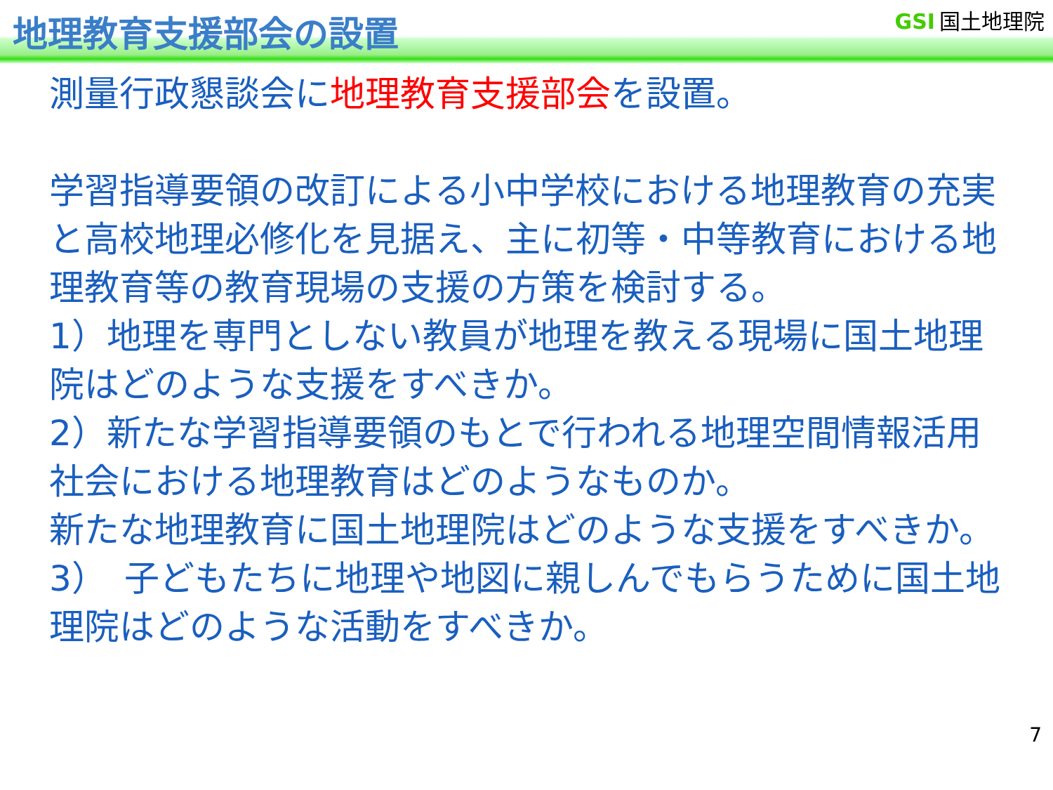地理教育支援部会の設置 GSI 国土地理院
測量行政懇談会に地理教育支援部会を設置。
学習指導要領の改訂による小中学校における地理教育の充実と高校地理必修化を見据え、主に初等・中等教育における地理教育等の教育現場の支援の方策を検討する。
1）地理を専門としない教員が地理を教える現場に国土地理院はどのような支援をすべきか。
2）新たな学習指導要領のもとで行われる地理空間情報活用社会における地理教育はどのようなものか。
新たな地理教育に国土地理院はどのような支援をすべきか。
3）　子どもたちに地理や地図に親しんでもらうために国土地理院はどのような活動をすべきか。
7